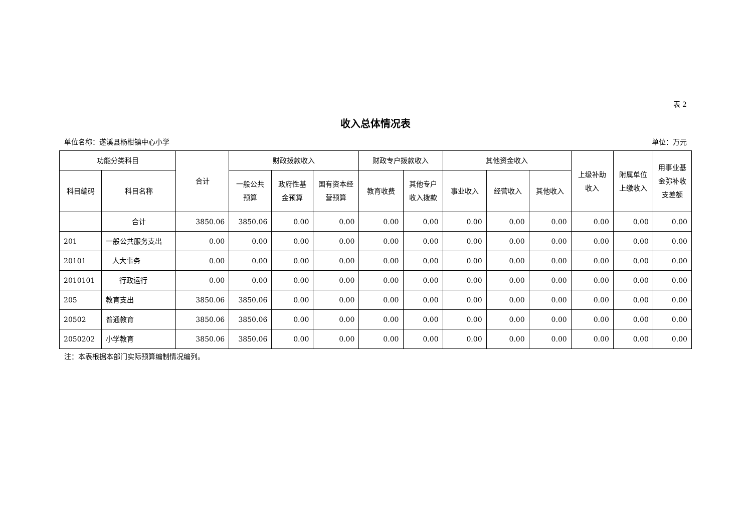表 2
收入总体情况表
单位名称：遂溪县杨柑镇中心小学 单位：万元
| 功能分类科目 | | 合计 | 财政拨款收入 | | | 财政专户拨款收入 | | 其他资金收入 | | | 上级补助收入 | 附属单位上缴收入 | 用事业基金弥补收支差额 |
| --- | --- | --- | --- | --- | --- | --- | --- | --- | --- | --- | --- | --- | --- |
| 科目编码 | 科目名称 | | 一般公共预算 | 政府性基金预算 | 国有资本经营预算 | 教育收费 | 其他专户收入拨款 | 事业收入 | 经营收入 | 其他收入 | | | |
| | 合计 | 3850.06 | 3850.06 | 0.00 | 0.00 | 0.00 | 0.00 | 0.00 | 0.00 | 0.00 | 0.00 | 0.00 | 0.00 |
| 201 | 一般公共服务支出 | 0.00 | 0.00 | 0.00 | 0.00 | 0.00 | 0.00 | 0.00 | 0.00 | 0.00 | 0.00 | 0.00 | 0.00 |
| 20101 | 人大事务 | 0.00 | 0.00 | 0.00 | 0.00 | 0.00 | 0.00 | 0.00 | 0.00 | 0.00 | 0.00 | 0.00 | 0.00 |
| 2010101 | 行政运行 | 0.00 | 0.00 | 0.00 | 0.00 | 0.00 | 0.00 | 0.00 | 0.00 | 0.00 | 0.00 | 0.00 | 0.00 |
| 205 | 教育支出 | 3850.06 | 3850.06 | 0.00 | 0.00 | 0.00 | 0.00 | 0.00 | 0.00 | 0.00 | 0.00 | 0.00 | 0.00 |
| 20502 | 普通教育 | 3850.06 | 3850.06 | 0.00 | 0.00 | 0.00 | 0.00 | 0.00 | 0.00 | 0.00 | 0.00 | 0.00 | 0.00 |
| 2050202 | 小学教育 | 3850.06 | 3850.06 | 0.00 | 0.00 | 0.00 | 0.00 | 0.00 | 0.00 | 0.00 | 0.00 | 0.00 | 0.00 |
注：本表根据本部门实际预算编制情况编列。